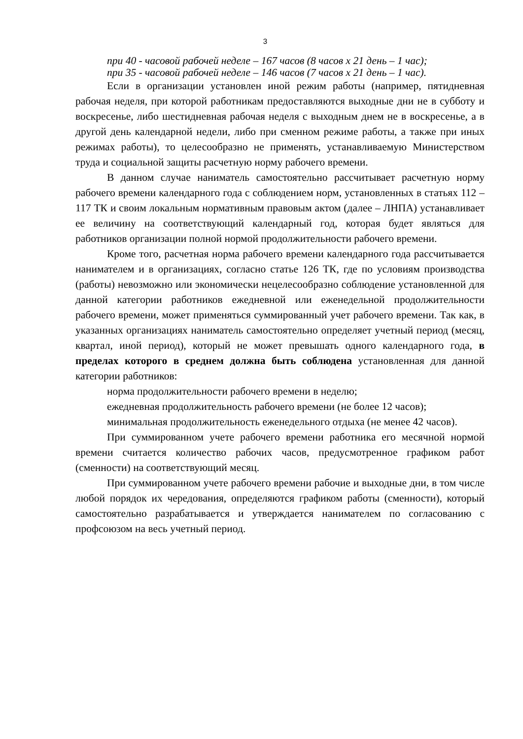3
при 40 - часовой рабочей неделе – 167 часов (8 часов х 21 день – 1 час);
при 35 - часовой рабочей неделе – 146 часов (7 часов х 21 день – 1 час).
Если в организации установлен иной режим работы (например, пятидневная рабочая неделя, при которой работникам предоставляются выходные дни не в субботу и воскресенье, либо шестидневная рабочая неделя с выходным днем не в воскресенье, а в другой день календарной недели, либо при сменном режиме работы, а также при иных режимах работы), то целесообразно не применять, устанавливаемую Министерством труда и социальной защиты расчетную норму рабочего времени.
В данном случае наниматель самостоятельно рассчитывает расчетную норму рабочего времени календарного года с соблюдением норм, установленных в статьях 112 – 117 ТК и своим локальным нормативным правовым актом (далее – ЛНПА) устанавливает ее величину на соответствующий календарный год, которая будет являться для работников организации полной нормой продолжительности рабочего времени.
Кроме того, расчетная норма рабочего времени календарного года рассчитывается нанимателем и в организациях, согласно статье 126 ТК, где по условиям производства (работы) невозможно или экономически нецелесообразно соблюдение установленной для данной категории работников ежедневной или еженедельной продолжительности рабочего времени, может применяться суммированный учет рабочего времени. Так как, в указанных организациях наниматель самостоятельно определяет учетный период (месяц, квартал, иной период), который не может превышать одного календарного года, в пределах которого в среднем должна быть соблюдена установленная для данной категории работников:
норма продолжительности рабочего времени в неделю;
ежедневная продолжительность рабочего времени (не более 12 часов);
минимальная продолжительность еженедельного отдыха (не менее 42 часов).
При суммированном учете рабочего времени работника его месячной нормой времени считается количество рабочих часов, предусмотренное графиком работ (сменности) на соответствующий месяц.
При суммированном учете рабочего времени рабочие и выходные дни, в том числе любой порядок их чередования, определяются графиком работы (сменности), который самостоятельно разрабатывается и утверждается нанимателем по согласованию с профсоюзом на весь учетный период.